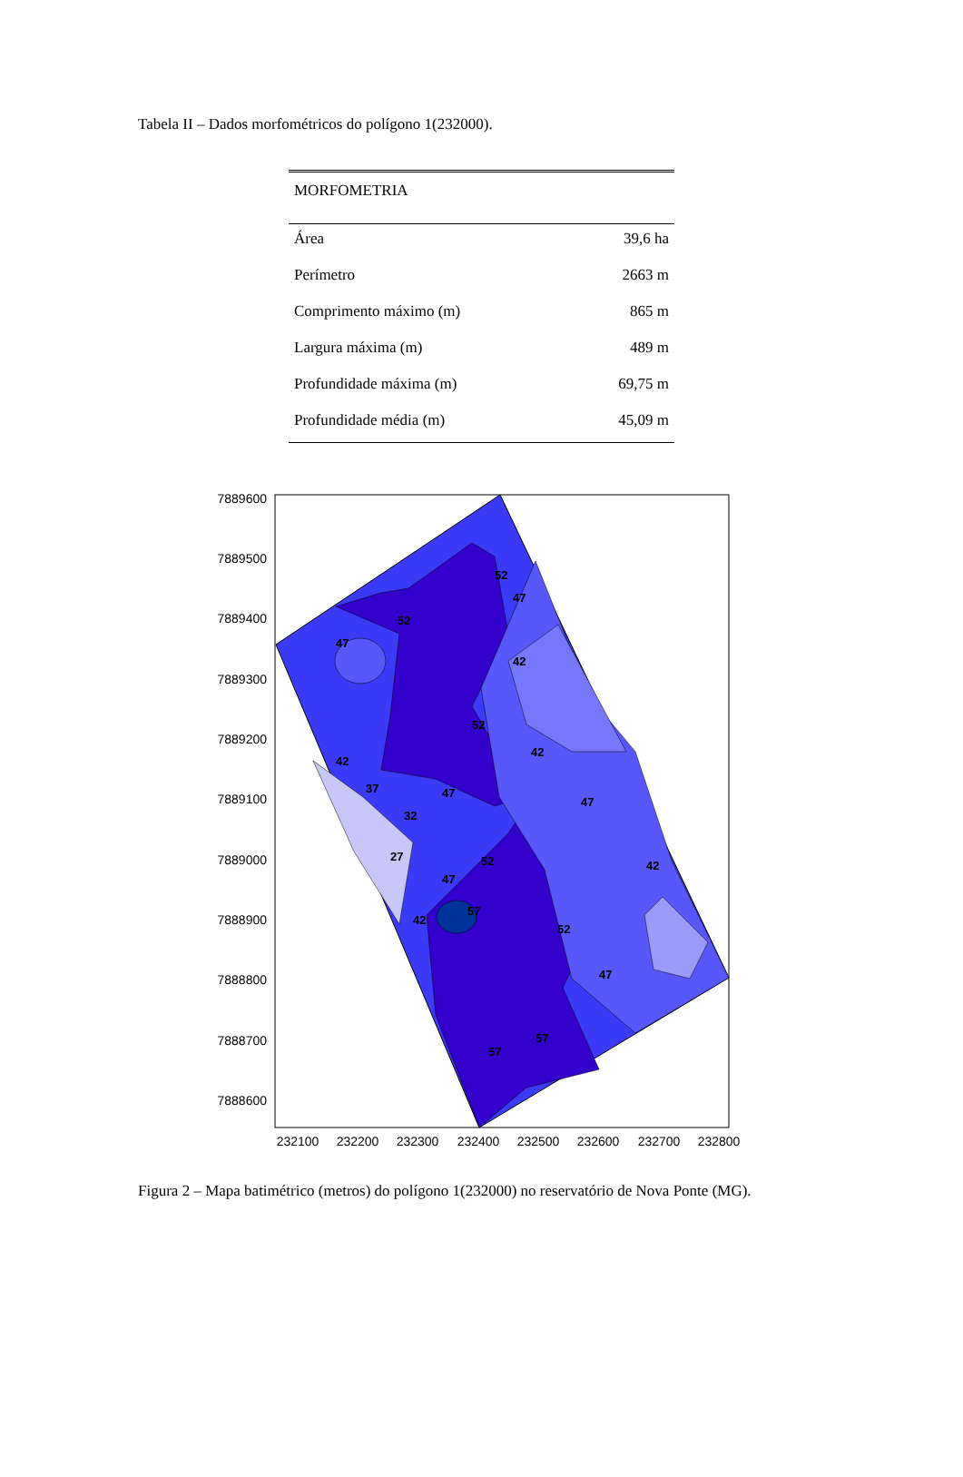Tabela II – Dados morfométricos do polígono 1(232000).
| MORFOMETRIA | |
| --- | --- |
| Área | 39,6 ha |
| Perímetro | 2663 m |
| Comprimento máximo (m) | 865 m |
| Largura máxima (m) | 489 m |
| Profundidade máxima (m) | 69,75 m |
| Profundidade média (m) | 45,09 m |
7889600
7889500
7889400
7889300
7889200
7889100
7889000
7888900
7888800
7888700
7888600
232100
232200
232300
232400
232500
232600
232700
232800
47
52
52
47
42
52
42
42
37
47
47
32
27
52
47
42
57
42
52
47
57
57
Figura 2 – Mapa batimétrico (metros) do polígono 1(232000) no reservatório de Nova Ponte (MG).